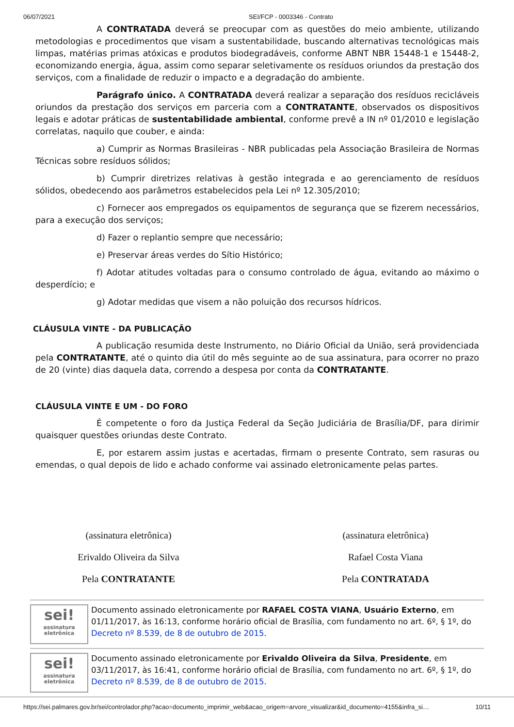06/07/2021 SEI/FCP - 0003346 - Contrato
A CONTRATADA deverá se preocupar com as questões do meio ambiente, utilizando metodologias e procedimentos que visam a sustentabilidade, buscando alternativas tecnológicas mais limpas, matérias primas atóxicas e produtos biodegradáveis, conforme ABNT NBR 15448-1 e 15448-2, economizando energia, água, assim como separar seletivamente os resíduos oriundos da prestação dos serviços, com a finalidade de reduzir o impacto e a degradação do ambiente.
Parágrafo único. A CONTRATADA deverá realizar a separação dos resíduos recicláveis oriundos da prestação dos serviços em parceria com a CONTRATANTE, observados os dispositivos legais e adotar práticas de sustentabilidade ambiental, conforme prevê a IN nº 01/2010 e legislação correlatas, naquilo que couber, e ainda:
a) Cumprir as Normas Brasileiras - NBR publicadas pela Associação Brasileira de Normas Técnicas sobre resíduos sólidos;
b) Cumprir diretrizes relativas à gestão integrada e ao gerenciamento de resíduos sólidos, obedecendo aos parâmetros estabelecidos pela Lei nº 12.305/2010;
c) Fornecer aos empregados os equipamentos de segurança que se fizerem necessários, para a execução dos serviços;
d) Fazer o replantio sempre que necessário;
e) Preservar áreas verdes do Sítio Histórico;
f) Adotar atitudes voltadas para o consumo controlado de água, evitando ao máximo o desperdício; e
g) Adotar medidas que visem a não poluição dos recursos hídricos.
CLÁUSULA VINTE - DA PUBLICAÇÃO
A publicação resumida deste Instrumento, no Diário Oficial da União, será providenciada pela CONTRATANTE, até o quinto dia útil do mês seguinte ao de sua assinatura, para ocorrer no prazo de 20 (vinte) dias daquela data, correndo a despesa por conta da CONTRATANTE.
CLÁUSULA VINTE E UM - DO FORO
É competente o foro da Justiça Federal da Seção Judiciária de Brasília/DF, para dirimir quaisquer questões oriundas deste Contrato.
E, por estarem assim justas e acertadas, firmam o presente Contrato, sem rasuras ou emendas, o qual depois de lido e achado conforme vai assinado eletronicamente pelas partes.
(assinatura eletrônica)
Erivaldo Oliveira da Silva
Pela CONTRATANTE
(assinatura eletrônica)
Rafael Costa Viana
Pela CONTRATADA
sei!
assinatura eletrônica
Documento assinado eletronicamente por RAFAEL COSTA VIANA, Usuário Externo, em 01/11/2017, às 16:13, conforme horário oficial de Brasília, com fundamento no art. 6º, § 1º, do Decreto nº 8.539, de 8 de outubro de 2015.
sei!
assinatura eletrônica
Documento assinado eletronicamente por Erivaldo Oliveira da Silva, Presidente, em 03/11/2017, às 16:41, conforme horário oficial de Brasília, com fundamento no art. 6º, § 1º, do Decreto nº 8.539, de 8 de outubro de 2015.
https://sei.palmares.gov.br/sei/controlador.php?acao=documento_imprimir_web&acao_origem=arvore_visualizar&id_documento=4155&infra_si… 10/11